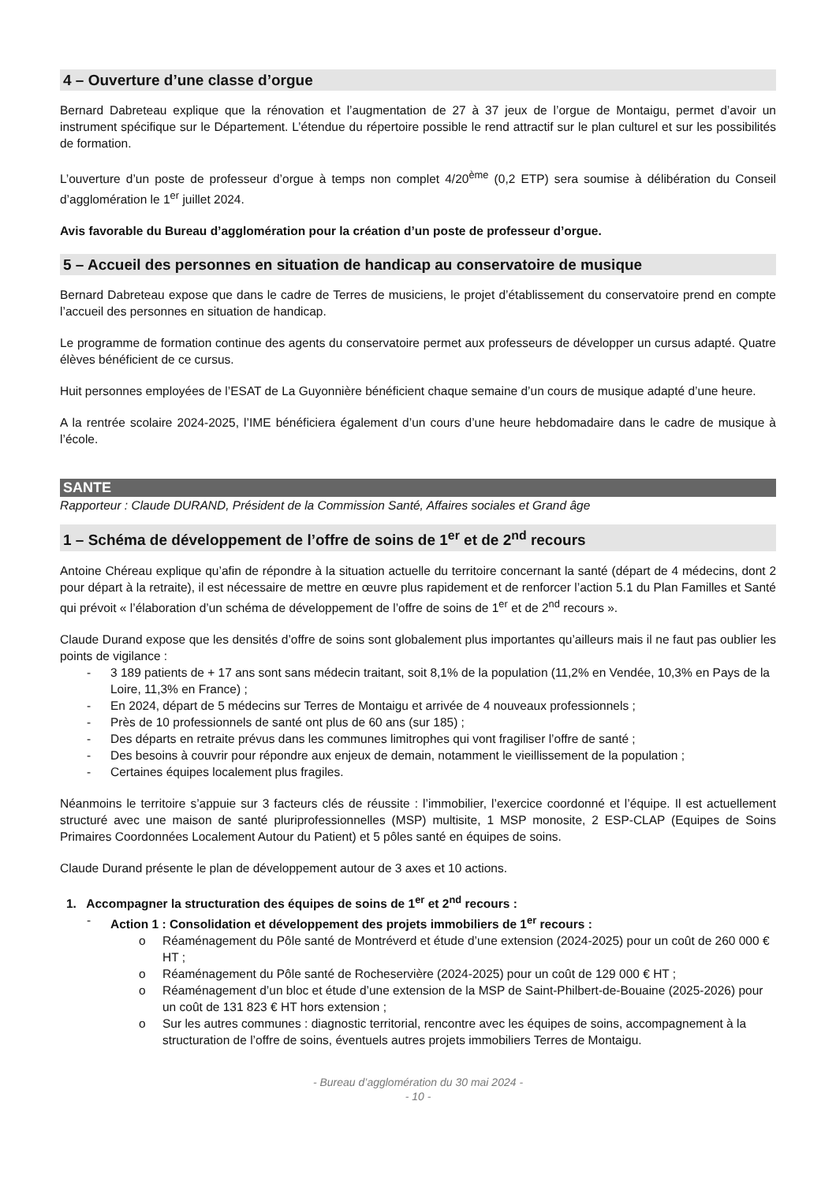4 – Ouverture d’une classe d’orgue
Bernard Dabreteau explique que la rénovation et l’augmentation de 27 à 37 jeux de l’orgue de Montaigu, permet d’avoir un instrument spécifique sur le Département. L’étendue du répertoire possible le rend attractif sur le plan culturel et sur les possibilités de formation.
L’ouverture d’un poste de professeur d’orgue à temps non complet 4/20<sup>ème</sup> (0,2 ETP) sera soumise à délibération du Conseil d’agglomération le 1<sup>er</sup> juillet 2024.
Avis favorable du Bureau d’agglomération pour la création d’un poste de professeur d’orgue.
5 – Accueil des personnes en situation de handicap au conservatoire de musique
Bernard Dabreteau expose que dans le cadre de Terres de musiciens, le projet d’établissement du conservatoire prend en compte l’accueil des personnes en situation de handicap.
Le programme de formation continue des agents du conservatoire permet aux professeurs de développer un cursus adapté. Quatre élèves bénéficient de ce cursus.
Huit personnes employées de l’ESAT de La Guyonnière bénéficient chaque semaine d’un cours de musique adapté d’une heure.
A la rentrée scolaire 2024-2025, l’IME bénéficiera également d’un cours d’une heure hebdomadaire dans le cadre de musique à l’école.
SANTE
Rapporteur : Claude DURAND, Président de la Commission Santé, Affaires sociales et Grand âge
1 – Schéma de développement de l’offre de soins de 1<sup>er</sup> et de 2<sup>nd</sup> recours
Antoine Chéreau explique qu’afin de répondre à la situation actuelle du territoire concernant la santé (départ de 4 médecins, dont 2 pour départ à la retraite), il est nécessaire de mettre en œuvre plus rapidement et de renforcer l’action 5.1 du Plan Familles et Santé qui prévoit « l’élaboration d’un schéma de développement de l’offre de soins de 1<sup>er</sup> et de 2<sup>nd</sup> recours ».
Claude Durand expose que les densités d’offre de soins sont globalement plus importantes qu’ailleurs mais il ne faut pas oublier les points de vigilance :
3 189 patients de + 17 ans sont sans médecin traitant, soit 8,1% de la population (11,2% en Vendée, 10,3% en Pays de la Loire, 11,3% en France) ;
En 2024, départ de 5 médecins sur Terres de Montaigu et arrivée de 4 nouveaux professionnels ;
Près de 10 professionnels de santé ont plus de 60 ans (sur 185) ;
Des départs en retraite prévus dans les communes limitrophes qui vont fragiliser l’offre de santé ;
Des besoins à couvrir pour répondre aux enjeux de demain, notamment le vieillissement de la population ;
Certaines équipes localement plus fragiles.
Néanmoins le territoire s’appuie sur 3 facteurs clés de réussite : l’immobilier, l’exercice coordonné et l’équipe. Il est actuellement structuré avec une maison de santé pluriprofessionnelles (MSP) multisite, 1 MSP monosite, 2 ESP-CLAP (Equipes de Soins Primaires Coordonnées Localement Autour du Patient) et 5 pôles santé en équipes de soins.
Claude Durand présente le plan de développement autour de 3 axes et 10 actions.
1. Accompagner la structuration des équipes de soins de 1<sup>er</sup> et 2<sup>nd</sup> recours :
Action 1 : Consolidation et développement des projets immobiliers de 1<sup>er</sup> recours :
Réaménagement du Pôle santé de Montréverd et étude d’une extension (2024-2025) pour un coût de 260 000 € HT ;
Réaménagement du Pôle santé de Rocheservière (2024-2025) pour un coût de 129 000 € HT ;
Réaménagement d’un bloc et étude d’une extension de la MSP de Saint-Philbert-de-Bouaine (2025-2026) pour un coût de 131 823 € HT hors extension ;
Sur les autres communes : diagnostic territorial, rencontre avec les équipes de soins, accompagnement à la structuration de l’offre de soins, éventuels autres projets immobiliers Terres de Montaigu.
- Bureau d’agglomération du 30 mai 2024 -
- 10 -